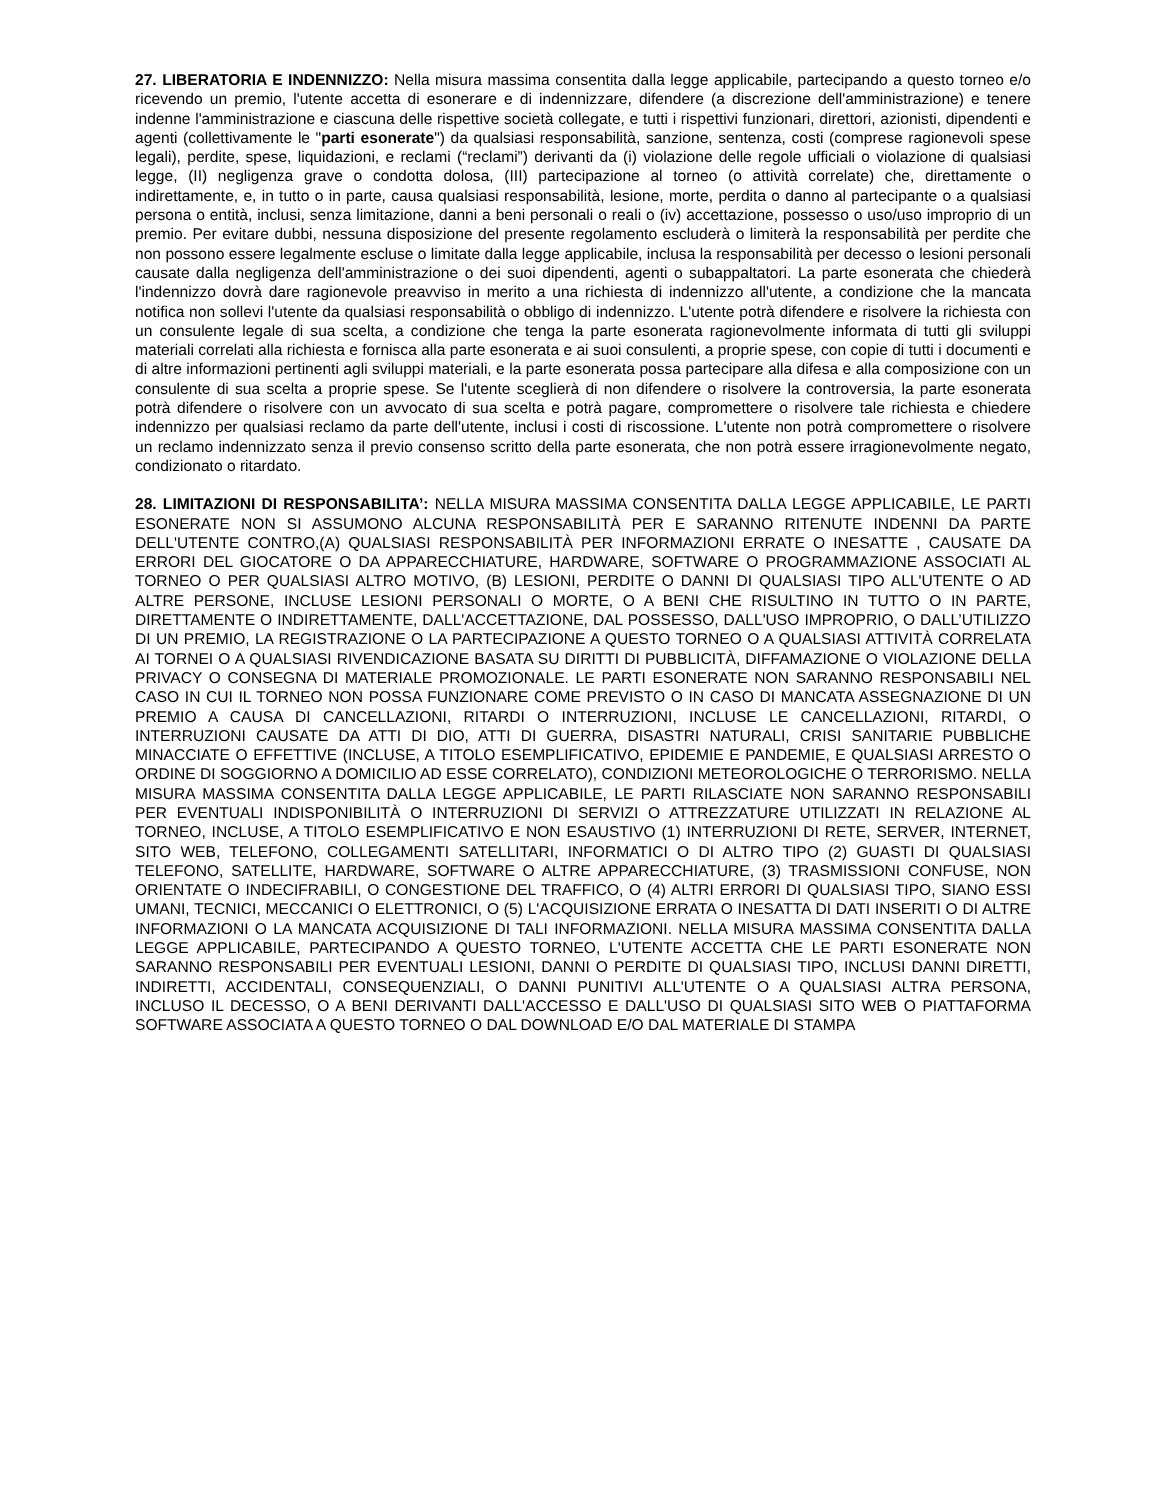27. LIBERATORIA E INDENNIZZO: Nella misura massima consentita dalla legge applicabile, partecipando a questo torneo e/o ricevendo un premio, l'utente accetta di esonerare e di indennizzare, difendere (a discrezione dell'amministrazione) e tenere indenne l'amministrazione e ciascuna delle rispettive società collegate, e tutti i rispettivi funzionari, direttori, azionisti, dipendenti e agenti (collettivamente le "parti esonerate") da qualsiasi responsabilità, sanzione, sentenza, costi (comprese ragionevoli spese legali), perdite, spese, liquidazioni, e reclami (“reclami”) derivanti da (i) violazione delle regole ufficiali o violazione di qualsiasi legge, (II) negligenza grave o condotta dolosa, (III) partecipazione al torneo (o attività correlate) che, direttamente o indirettamente, e, in tutto o in parte, causa qualsiasi responsabilità, lesione, morte, perdita o danno al partecipante o a qualsiasi persona o entità, inclusi, senza limitazione, danni a beni personali o reali o (iv) accettazione, possesso o uso/uso improprio di un premio. Per evitare dubbi, nessuna disposizione del presente regolamento escluderà o limiterà la responsabilità per perdite che non possono essere legalmente escluse o limitate dalla legge applicabile, inclusa la responsabilità per decesso o lesioni personali causate dalla negligenza dell'amministrazione o dei suoi dipendenti, agenti o subappaltatori. La parte esonerata che chiederà l'indennizzo dovrà dare ragionevole preavviso in merito a una richiesta di indennizzo all'utente, a condizione che la mancata notifica non sollevi l'utente da qualsiasi responsabilità o obbligo di indennizzo. L'utente potrà difendere e risolvere la richiesta con un consulente legale di sua scelta, a condizione che tenga la parte esonerata ragionevolmente informata di tutti gli sviluppi materiali correlati alla richiesta e fornisca alla parte esonerata e ai suoi consulenti, a proprie spese, con copie di tutti i documenti e di altre informazioni pertinenti agli sviluppi materiali, e la parte esonerata possa partecipare alla difesa e alla composizione con un consulente di sua scelta a proprie spese. Se l'utente sceglierà di non difendere o risolvere la controversia, la parte esonerata potrà difendere o risolvere con un avvocato di sua scelta e potrà pagare, compromettere o risolvere tale richiesta e chiedere indennizzo per qualsiasi reclamo da parte dell'utente, inclusi i costi di riscossione. L'utente non potrà compromettere o risolvere un reclamo indennizzato senza il previo consenso scritto della parte esonerata, che non potrà essere irragionevolmente negato, condizionato o ritardato.
28. LIMITAZIONI DI RESPONSABILITA’: NELLA MISURA MASSIMA CONSENTITA DALLA LEGGE APPLICABILE, LE PARTI ESONERATE NON SI ASSUMONO ALCUNA RESPONSABILITÀ PER E SARANNO RITENUTE INDENNI DA PARTE DELL'UTENTE CONTRO,(A) QUALSIASI RESPONSABILITÀ PER INFORMAZIONI ERRATE O INESATTE , CAUSATE DA ERRORI DEL GIOCATORE O DA APPARECCHIATURE, HARDWARE, SOFTWARE O PROGRAMMAZIONE ASSOCIATI AL TORNEO O PER QUALSIASI ALTRO MOTIVO, (B) LESIONI, PERDITE O DANNI DI QUALSIASI TIPO ALL'UTENTE O AD ALTRE PERSONE, INCLUSE LESIONI PERSONALI O MORTE, O A BENI CHE RISULTINO IN TUTTO O IN PARTE, DIRETTAMENTE O INDIRETTAMENTE, DALL'ACCETTAZIONE, DAL POSSESSO, DALL'USO IMPROPRIO, O DALL’UTILIZZO DI UN PREMIO, LA REGISTRAZIONE O LA PARTECIPAZIONE A QUESTO TORNEO O A QUALSIASI ATTIVITÀ CORRELATA AI TORNEI O A QUALSIASI RIVENDICAZIONE BASATA SU DIRITTI DI PUBBLICITÀ, DIFFAMAZIONE O VIOLAZIONE DELLA PRIVACY O CONSEGNA DI MATERIALE PROMOZIONALE. LE PARTI ESONERATE NON SARANNO RESPONSABILI NEL CASO IN CUI IL TORNEO NON POSSA FUNZIONARE COME PREVISTO O IN CASO DI MANCATA ASSEGNAZIONE DI UN PREMIO A CAUSA DI CANCELLAZIONI, RITARDI O INTERRUZIONI, INCLUSE LE CANCELLAZIONI, RITARDI, O INTERRUZIONI CAUSATE DA ATTI DI DIO, ATTI DI GUERRA, DISASTRI NATURALI, CRISI SANITARIE PUBBLICHE MINACCIATE O EFFETTIVE (INCLUSE, A TITOLO ESEMPLIFICATIVO, EPIDEMIE E PANDEMIE, E QUALSIASI ARRESTO O ORDINE DI SOGGIORNO A DOMICILIO AD ESSE CORRELATO), CONDIZIONI METEOROLOGICHE O TERRORISMO. NELLA MISURA MASSIMA CONSENTITA DALLA LEGGE APPLICABILE, LE PARTI RILASCIATE NON SARANNO RESPONSABILI PER EVENTUALI INDISPONIBILITÀ O INTERRUZIONI DI SERVIZI O ATTREZZATURE UTILIZZATI IN RELAZIONE AL TORNEO, INCLUSE, A TITOLO ESEMPLIFICATIVO E NON ESAUSTIVO (1) INTERRUZIONI DI RETE, SERVER, INTERNET, SITO WEB, TELEFONO, COLLEGAMENTI SATELLITARI, INFORMATICI O DI ALTRO TIPO (2) GUASTI DI QUALSIASI TELEFONO, SATELLITE, HARDWARE, SOFTWARE O ALTRE APPARECCHIATURE, (3) TRASMISSIONI CONFUSE, NON ORIENTATE O INDECIFRABILI, O CONGESTIONE DEL TRAFFICO, O (4) ALTRI ERRORI DI QUALSIASI TIPO, SIANO ESSI UMANI, TECNICI, MECCANICI O ELETTRONICI, O (5) L'ACQUISIZIONE ERRATA O INESATTA DI DATI INSERITI O DI ALTRE INFORMAZIONI O LA MANCATA ACQUISIZIONE DI TALI INFORMAZIONI. NELLA MISURA MASSIMA CONSENTITA DALLA LEGGE APPLICABILE, PARTECIPANDO A QUESTO TORNEO, L'UTENTE ACCETTA CHE LE PARTI ESONERATE NON SARANNO RESPONSABILI PER EVENTUALI LESIONI, DANNI O PERDITE DI QUALSIASI TIPO, INCLUSI DANNI DIRETTI, INDIRETTI, ACCIDENTALI, CONSEQUENZIALI, O DANNI PUNITIVI ALL'UTENTE O A QUALSIASI ALTRA PERSONA, INCLUSO IL DECESSO, O A BENI DERIVANTI DALL'ACCESSO E DALL'USO DI QUALSIASI SITO WEB O PIATTAFORMA SOFTWARE ASSOCIATA A QUESTO TORNEO O DAL DOWNLOAD E/O DAL MATERIALE DI STAMPA